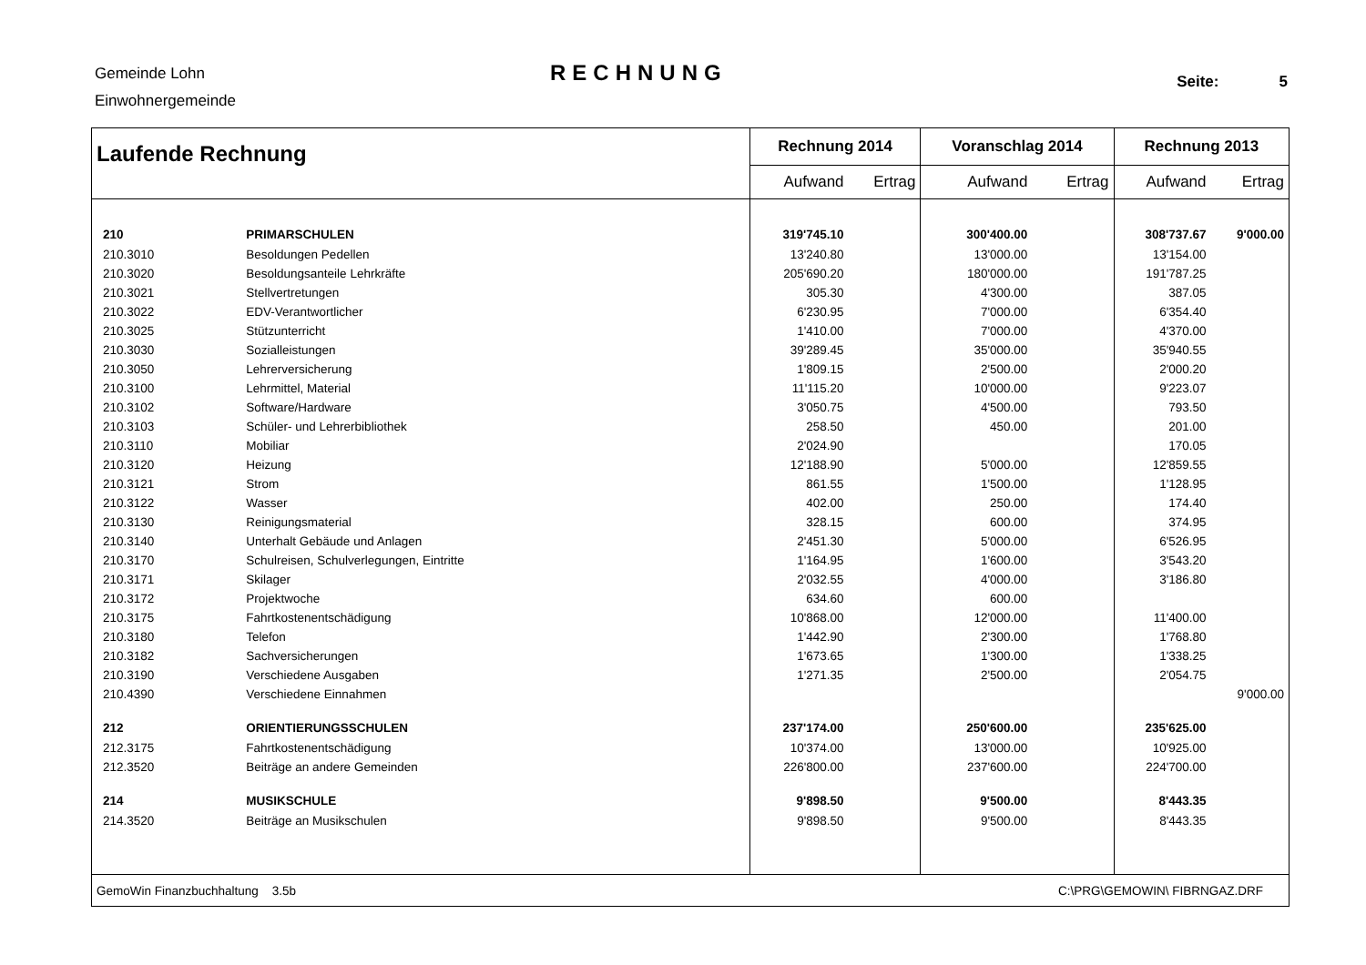Gemeinde Lohn
Einwohnergemeinde
RECHNUNG
Seite: 5
| Laufende Rechnung | | Rechnung 2014 | | Voranschlag 2014 | | Rechnung 2013 | |
| --- | --- | --- | --- | --- | --- | --- | --- |
| | | Aufwand | Ertrag | Aufwand | Ertrag | Aufwand | Ertrag |
| 210 | PRIMARSCHULEN | 319'745.10 | | 300'400.00 | | 308'737.67 | 9'000.00 |
| 210.3010 | Besoldungen Pedellen | 13'240.80 | | 13'000.00 | | 13'154.00 | |
| 210.3020 | Besoldungsanteile Lehrkräfte | 205'690.20 | | 180'000.00 | | 191'787.25 | |
| 210.3021 | Stellvertretungen | 305.30 | | 4'300.00 | | 387.05 | |
| 210.3022 | EDV-Verantwortlicher | 6'230.95 | | 7'000.00 | | 6'354.40 | |
| 210.3025 | Stützunterricht | 1'410.00 | | 7'000.00 | | 4'370.00 | |
| 210.3030 | Sozialleistungen | 39'289.45 | | 35'000.00 | | 35'940.55 | |
| 210.3050 | Lehrerversicherung | 1'809.15 | | 2'500.00 | | 2'000.20 | |
| 210.3100 | Lehrmittel, Material | 11'115.20 | | 10'000.00 | | 9'223.07 | |
| 210.3102 | Software/Hardware | 3'050.75 | | 4'500.00 | | 793.50 | |
| 210.3103 | Schüler- und Lehrerbibliothek | 258.50 | | 450.00 | | 201.00 | |
| 210.3110 | Mobiliar | 2'024.90 | | | | 170.05 | |
| 210.3120 | Heizung | 12'188.90 | | 5'000.00 | | 12'859.55 | |
| 210.3121 | Strom | 861.55 | | 1'500.00 | | 1'128.95 | |
| 210.3122 | Wasser | 402.00 | | 250.00 | | 174.40 | |
| 210.3130 | Reinigungsmaterial | 328.15 | | 600.00 | | 374.95 | |
| 210.3140 | Unterhalt Gebäude und Anlagen | 2'451.30 | | 5'000.00 | | 6'526.95 | |
| 210.3170 | Schulreisen, Schulverlegungen, Eintritte | 1'164.95 | | 1'600.00 | | 3'543.20 | |
| 210.3171 | Skilager | 2'032.55 | | 4'000.00 | | 3'186.80 | |
| 210.3172 | Projektwoche | 634.60 | | 600.00 | | | |
| 210.3175 | Fahrtkostenentschädigung | 10'868.00 | | 12'000.00 | | 11'400.00 | |
| 210.3180 | Telefon | 1'442.90 | | 2'300.00 | | 1'768.80 | |
| 210.3182 | Sachversicherungen | 1'673.65 | | 1'300.00 | | 1'338.25 | |
| 210.3190 | Verschiedene Ausgaben | 1'271.35 | | 2'500.00 | | 2'054.75 | |
| 210.4390 | Verschiedene Einnahmen | | | | | | 9'000.00 |
| 212 | ORIENTIERUNGSSCHULEN | 237'174.00 | | 250'600.00 | | 235'625.00 | |
| 212.3175 | Fahrtkostenentschädigung | 10'374.00 | | 13'000.00 | | 10'925.00 | |
| 212.3520 | Beiträge an andere Gemeinden | 226'800.00 | | 237'600.00 | | 224'700.00 | |
| 214 | MUSIKSCHULE | 9'898.50 | | 9'500.00 | | 8'443.35 | |
| 214.3520 | Beiträge an Musikschulen | 9'898.50 | | 9'500.00 | | 8'443.35 | |
| GemoWin Finanzbuchhaltung 3.5b | | | | C:\PRG\GEMOWIN\ FIBRNGAZ.DRF | | | |